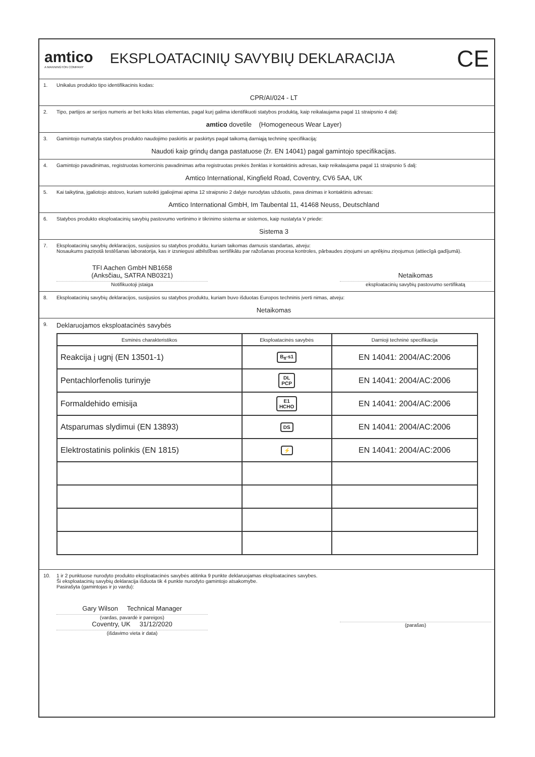amtico
A MANNINGTON COMPANY
EKSPLOATACINIŲ SAVYBIŲ DEKLARACIJA
CE
1. Unikalus produkto tipo identifikacinis kodas:
CPR/AI/024 - LT
2. Tipo, partijos ar serijos numeris ar bet koks kitas elementas, pagal kurį galima identifikuoti statybos produktą, kaip reikalaujama pagal 11 straipsnio 4 dalį:
amtico dovetile (Homogeneous Wear Layer)
3. Gamintojo numatyta statybos produkto naudojimo paskirtis ar paskirtys pagal taikomą darniąją techninę specifikaciją:
Naudoti kaip grindų danga pastatuose (žr. EN 14041) pagal gamintojo specifikacijas.
4. Gamintojo pavadinimas, registruotas komercinis pavadinimas arba registruotas prekės ženklas ir kontaktinis adresas, kaip reikalaujama pagal 11 straipsnio 5 dalį:
Amtico International, Kingfield Road, Coventry, CV6 5AA, UK
5. Kai taikytina, įgaliotojo atstovo, kuriam suteikti įgaliojimai apima 12 straipsnio 2 dalyje nurodytas užduotis, pava dinimas ir kontaktinis adresas:
Amtico International GmbH, Im Taubental 11, 41468 Neuss, Deutschland
6. Statybos produkto eksploatacinių savybių pastovumo vertinimo ir tikrinimo sistema ar sistemos, kaip nustatyta V priede:
Sistema 3
7. Eksploatacinių savybių deklaracijos, susijusios su statybos produktu, kuriam taikomas darnusis standartas, atveju:
Nosaukums paziņotā testēšanas laboratorija, kas ir izsniegusi atbilstības sertifikātu par ražošanas procesa kontroles, pārbaudes ziņojumi un aprēķinu ziņojumus (attiecīgā gadījumā).
TFI Aachen GmbH NB1658
(Anksčiau„ SATRA NB0321)
Notifikuotoji įstaiga
Netaikomas
eksploatacinių savybių pastovumo sertifikatą
8. Eksploatacinių savybių deklaracijos, susijusios su statybos produktu, kuriam buvo išduotas Europos techninis įverti nimas, atveju:
Netaikomas
9. Deklaruojamos eksploatacinės savybės
| Esminės charakteristikos | Eksploatacinės savybės | Darnioji techninė specifikacija |
| --- | --- | --- |
| Reakcija į ugnį (EN 13501-1) | B<sub>fl</sub>-s1 | EN 14041: 2004/AC:2006 |
| Pentachlorfenolis turinyje | DL PCP | EN 14041: 2004/AC:2006 |
| Formaldehido emisija | E1 HCHO | EN 14041: 2004/AC:2006 |
| Atsparumas slydimui (EN 13893) | DS | EN 14041: 2004/AC:2006 |
| Elektrostatinis polinkis (EN 1815) | ⚡ | EN 14041: 2004/AC:2006 |
10. 1 ir 2 punktuose nurodyto produkto eksploatacinės savybės atitinka 9 punkte deklaruojamas eksploatacines savybes.
Ši eksploatacinių savybių deklaracija išduota tik 4 punkte nurodyto gamintojo atsakomybe.
Pasirašyta (gamintojas ir jo vardu):
Gary Wilson Technical Manager
(vardas, pavardė ir pareigos)
Coventry, UK 31/12/2020
(išdavimo vieta ir data)
(parašas)